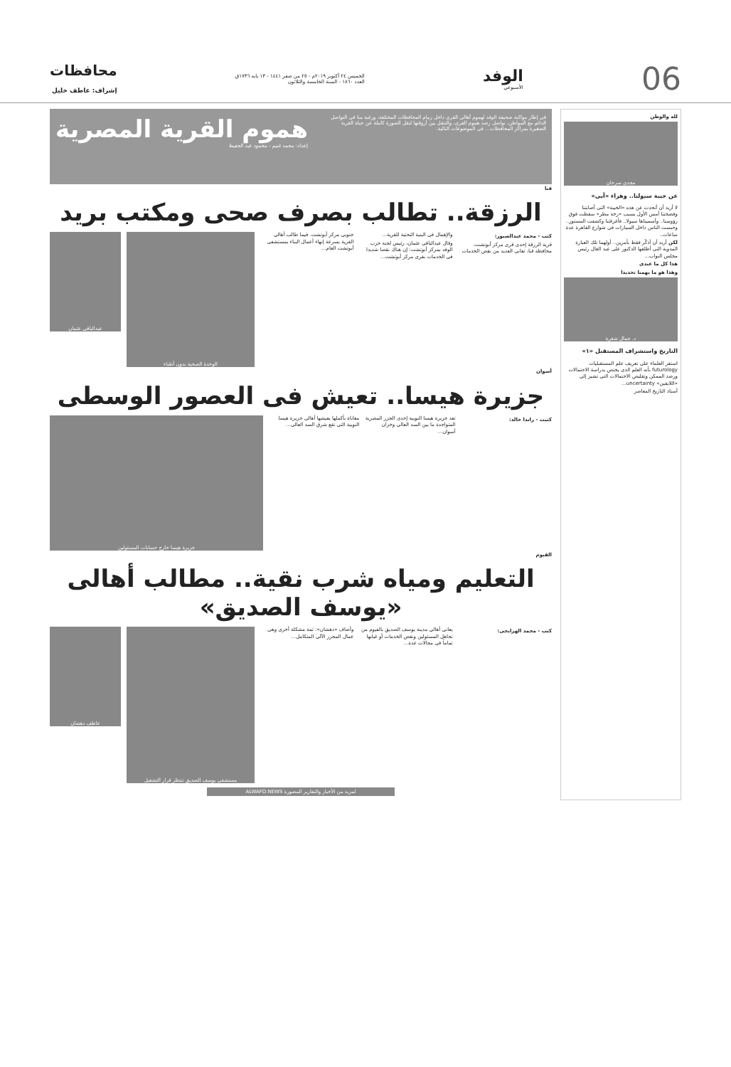06
الوفد
الأسبوعي
الخميس ٢٤ أكتوبر ٢٠١٩م - ٢٥ من صفر ١٤٤١ - ١٣ بابه ١٧٣٦ق
العدد ١٨٦٠ - السنة الخامسة والثلاثون
محافظات
إشراف: عاطف خليل
لله والوطن
مجدى سرحان
عن خيبة سيولنا.. وهراء «آبى»
لا أريد أن أتحدث عن هذه «الخيبة» التى أصابتنا وفضحتنا أمس الأول بسبب «زخة مطر» سقطت فوق رؤوسنا.. وأسميناها سيولا.. فأغرقتنا وكشفت المستور.. وحبست الناس داخل السيارات فى شوارع القاهرة عدة ساعات..
لكن أريد أن أذكّر فقط بأمرين.. أولهما تلك العبارة المدوية التى أطلقها الدكتور على عبد العال رئيس مجلس النواب...
هذا كل ما عندى
وهذا هو ما يهمنا تحديدا
د. جمال شقرة
التاريخ واستشراف المستقبل «١»
استقر العلماء على تعريف علم المستقبليات futurology بأنه العلم الذى يختص بدراسة الاحتمالات ورصد الممكن وتقليص الاحتمالات التى تشير إلى «اللايقين» uncertainty...
أستاذ التاريخ المعاصر
فى إطار مواكبة صحيفة الوفد لهموم أهالى القرى داخل زمام المحافظات المختلفة، ورغبة منا فى التواصل الدائم مع المواطن، نواصل رصد هموم القرى، والتنقل بين أروقتها لنقل الصورة كاملة عن حياة القرية الصغيرة بمراكز المحافظات... فى الموضوعات التالية.
هموم القرية المصرية
إعداد: محمد غنيم - محمود عبد الحفيظ
قنا
الرزقة.. تطالب بصرف صحى ومكتب بريد
كتب - محمد عبدالصبور:
قرية الرزقة إحدى قرى مركز أبوتشت، محافظة قنا، تعانى العديد من نقص الخدمات والإهمال فى البنية التحتية للقرية...
وقال عبدالباقى عثمان، رئيس لجنة حزب الوفد بمركز أبوتشت: إن هناك نقصا شديدا فى الخدمات بقرى مركز أبوتشت...
جنوبى مركز أبوتشت. فيما طالب أهالى القرية بسرعة إنهاء أعمال البناء بمستشفى أبوتشت العام...
الوحدة الصحية بدون أطباء
عبدالباقى عثمان
أسوان
جزيرة هيسا.. تعيش فى العصور الوسطى
كتبت - راندا خالد:
تعد جزيرة هيسا النوبية إحدى الجزر المصرية المتواجدة ما بين السد العالى وخزان أسوان...
معاناة بأكملها يعيشها أهالى جزيرة هيسا النوبية التى تقع شرق السد العالى...
جزيرة هيسا خارج حسابات المسئولين
الفيوم
التعليم ومياه شرب نقية.. مطالب أهالى «يوسف الصديق»
كتب - محمد الهرايجى:
يعانى أهالى مدينة يوسف الصديق بالفيوم من تجاهل المسئولين ونقص الخدمات أو غيابها تماماً فى مجالات عدة...
وأضاف «دهشان»: ثمة مشكلة أخرى وهى عمال المجزر الآلى المتكامل...
مستشفى يوسف الصديق تنتظر قرار التشغيل
عاطف دهشان
لمزيد من الأخبار والتقارير المصورة ALWAFD.NEWS